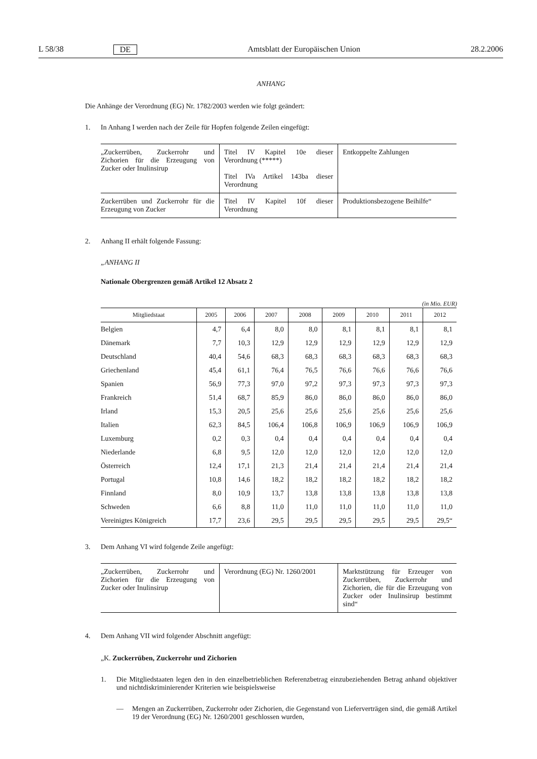L 58/38 DE Amtsblatt der Europäischen Union 28.2.2006
ANHANG
Die Anhänge der Verordnung (EG) Nr. 1782/2003 werden wie folgt geändert:
1. In Anhang I werden nach der Zeile für Hopfen folgende Zeilen eingefügt:
| „Zuckerrüben, Zuckerrohr und Zichorien für die Erzeugung von Zucker oder Inulinsirup | Titel IV Kapitel 10e dieser Verordnung (*****) Titel IVa Artikel 143ba dieser Verordnung | Entkoppelte Zahlungen |
| Zuckerrüben und Zuckerrohr für die Erzeugung von Zucker | Titel IV Kapitel 10f dieser Verordnung | Produktionsbezogene Beihilfe“ |
2. Anhang II erhält folgende Fassung:
„ANHANG II
Nationale Obergrenzen gemäß Artikel 12 Absatz 2
(in Mio. EUR)
| Mitgliedstaat | 2005 | 2006 | 2007 | 2008 | 2009 | 2010 | 2011 | 2012 |
| --- | --- | --- | --- | --- | --- | --- | --- | --- |
| Belgien | 4,7 | 6,4 | 8,0 | 8,0 | 8,1 | 8,1 | 8,1 | 8,1 |
| Dänemark | 7,7 | 10,3 | 12,9 | 12,9 | 12,9 | 12,9 | 12,9 | 12,9 |
| Deutschland | 40,4 | 54,6 | 68,3 | 68,3 | 68,3 | 68,3 | 68,3 | 68,3 |
| Griechenland | 45,4 | 61,1 | 76,4 | 76,5 | 76,6 | 76,6 | 76,6 | 76,6 |
| Spanien | 56,9 | 77,3 | 97,0 | 97,2 | 97,3 | 97,3 | 97,3 | 97,3 |
| Frankreich | 51,4 | 68,7 | 85,9 | 86,0 | 86,0 | 86,0 | 86,0 | 86,0 |
| Irland | 15,3 | 20,5 | 25,6 | 25,6 | 25,6 | 25,6 | 25,6 | 25,6 |
| Italien | 62,3 | 84,5 | 106,4 | 106,8 | 106,9 | 106,9 | 106,9 | 106,9 |
| Luxemburg | 0,2 | 0,3 | 0,4 | 0,4 | 0,4 | 0,4 | 0,4 | 0,4 |
| Niederlande | 6,8 | 9,5 | 12,0 | 12,0 | 12,0 | 12,0 | 12,0 | 12,0 |
| Österreich | 12,4 | 17,1 | 21,3 | 21,4 | 21,4 | 21,4 | 21,4 | 21,4 |
| Portugal | 10,8 | 14,6 | 18,2 | 18,2 | 18,2 | 18,2 | 18,2 | 18,2 |
| Finnland | 8,0 | 10,9 | 13,7 | 13,8 | 13,8 | 13,8 | 13,8 | 13,8 |
| Schweden | 6,6 | 8,8 | 11,0 | 11,0 | 11,0 | 11,0 | 11,0 | 11,0 |
| Vereinigtes Königreich | 17,7 | 23,6 | 29,5 | 29,5 | 29,5 | 29,5 | 29,5 | 29,5“ |
3. Dem Anhang VI wird folgende Zeile angefügt:
| „Zuckerrüben, Zuckerrohr und Zichorien für die Erzeugung von Zucker oder Inulinsirup | Verordnung (EG) Nr. 1260/2001 | Marktstützung für Erzeuger von Zuckerrüben, Zuckerrohr und Zichorien, die für die Erzeugung von Zucker oder Inulinsirup bestimmt sind“ |
4. Dem Anhang VII wird folgender Abschnitt angefügt:
„K. Zuckerrüben, Zuckerrohr und Zichorien
1. Die Mitgliedstaaten legen den in den einzelbetrieblichen Referenzbetrag einzubeziehenden Betrag anhand objektiver und nichtdiskriminierender Kriterien wie beispielsweise
— Mengen an Zuckerrüben, Zuckerrohr oder Zichorien, die Gegenstand von Lieferverträgen sind, die gemäß Artikel 19 der Verordnung (EG) Nr. 1260/2001 geschlossen wurden,